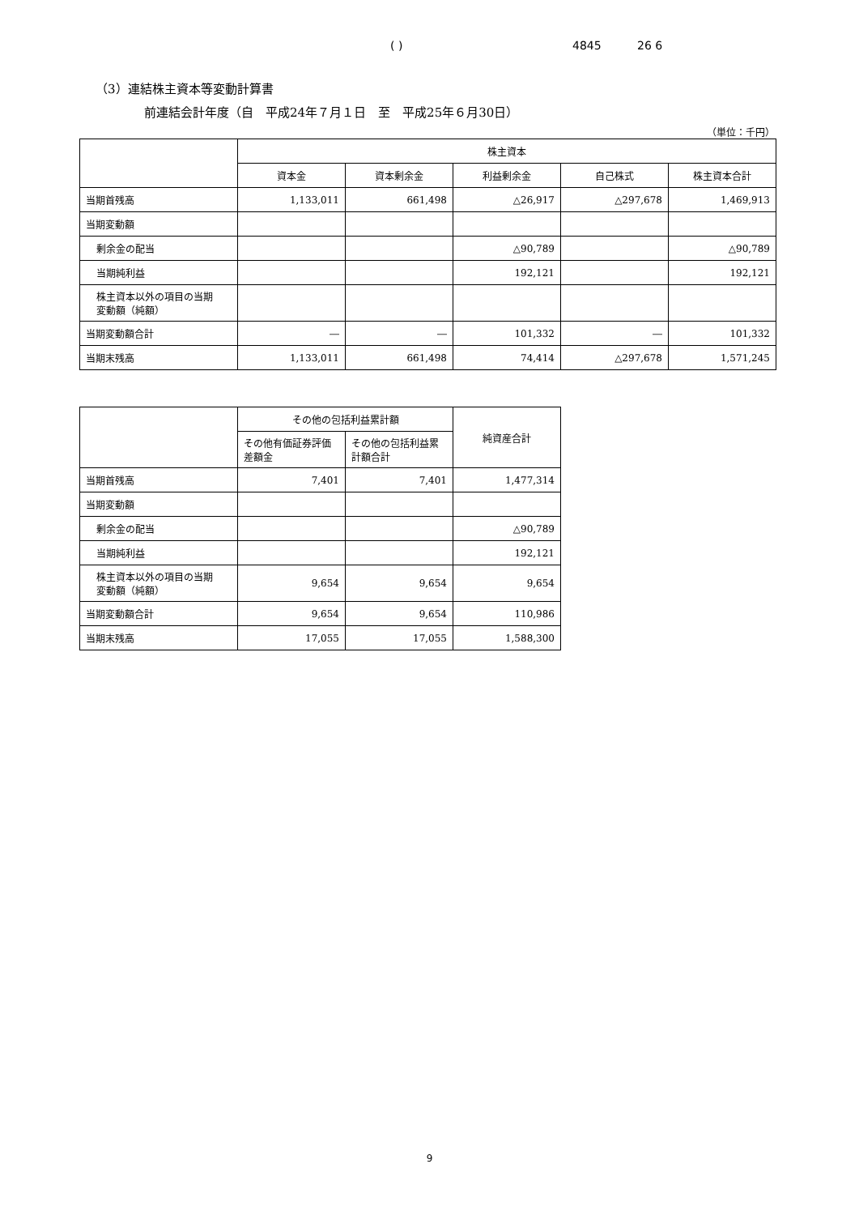( ) 4845 26 6
（3）連結株主資本等変動計算書
前連結会計年度（自　平成24年７月１日　至　平成25年６月30日）
（単位：千円）
| | 株主資本 | | | | |
| --- | --- | --- | --- | --- | --- |
| | 資本金 | 資本剰余金 | 利益剰余金 | 自己株式 | 株主資本合計 |
| 当期首残高 | 1,133,011 | 661,498 | △26,917 | △297,678 | 1,469,913 |
| 当期変動額 | | | | | |
| 剰余金の配当 | | | △90,789 | | △90,789 |
| 当期純利益 | | | 192,121 | | 192,121 |
| 株主資本以外の項目の当期 変動額（純額） | | | | | |
| 当期変動額合計 | ― | ― | 101,332 | ― | 101,332 |
| 当期末残高 | 1,133,011 | 661,498 | 74,414 | △297,678 | 1,571,245 |
| | その他の包括利益累計額 | | 純資産合計 |
| --- | --- | --- | --- |
| | その他有価証券評価 差額金 | その他の包括利益累 計額合計 | |
| 当期首残高 | 7,401 | 7,401 | 1,477,314 |
| 当期変動額 | | | |
| 剰余金の配当 | | | △90,789 |
| 当期純利益 | | | 192,121 |
| 株主資本以外の項目の当期 変動額（純額） | 9,654 | 9,654 | 9,654 |
| 当期変動額合計 | 9,654 | 9,654 | 110,986 |
| 当期末残高 | 17,055 | 17,055 | 1,588,300 |
9